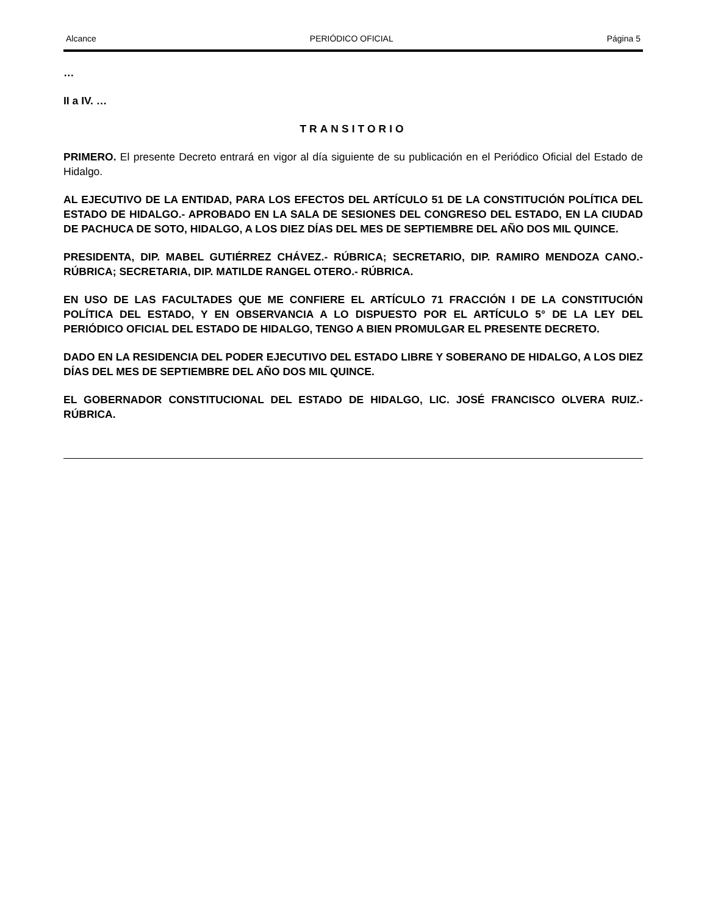Alcance PERIÓDICO OFICIAL Página 5
…
II a IV. …
TRANSITORIO
PRIMERO. El presente Decreto entrará en vigor al día siguiente de su publicación en el Periódico Oficial del Estado de Hidalgo.
AL EJECUTIVO DE LA ENTIDAD, PARA LOS EFECTOS DEL ARTÍCULO 51 DE LA CONSTITUCIÓN POLÍTICA DEL ESTADO DE HIDALGO.- APROBADO EN LA SALA DE SESIONES DEL CONGRESO DEL ESTADO, EN LA CIUDAD DE PACHUCA DE SOTO, HIDALGO, A LOS DIEZ DÍAS DEL MES DE SEPTIEMBRE DEL AÑO DOS MIL QUINCE.
PRESIDENTA, DIP. MABEL GUTIÉRREZ CHÁVEZ.- RÚBRICA; SECRETARIO, DIP. RAMIRO MENDOZA CANO.- RÚBRICA; SECRETARIA, DIP. MATILDE RANGEL OTERO.- RÚBRICA.
EN USO DE LAS FACULTADES QUE ME CONFIERE EL ARTÍCULO 71 FRACCIÓN I DE LA CONSTITUCIÓN POLÍTICA DEL ESTADO, Y EN OBSERVANCIA A LO DISPUESTO POR EL ARTÍCULO 5° DE LA LEY DEL PERIÓDICO OFICIAL DEL ESTADO DE HIDALGO, TENGO A BIEN PROMULGAR EL PRESENTE DECRETO.
DADO EN LA RESIDENCIA DEL PODER EJECUTIVO DEL ESTADO LIBRE Y SOBERANO DE HIDALGO, A LOS DIEZ DÍAS DEL MES DE SEPTIEMBRE DEL AÑO DOS MIL QUINCE.
EL GOBERNADOR CONSTITUCIONAL DEL ESTADO DE HIDALGO, LIC. JOSÉ FRANCISCO OLVERA RUIZ.- RÚBRICA.